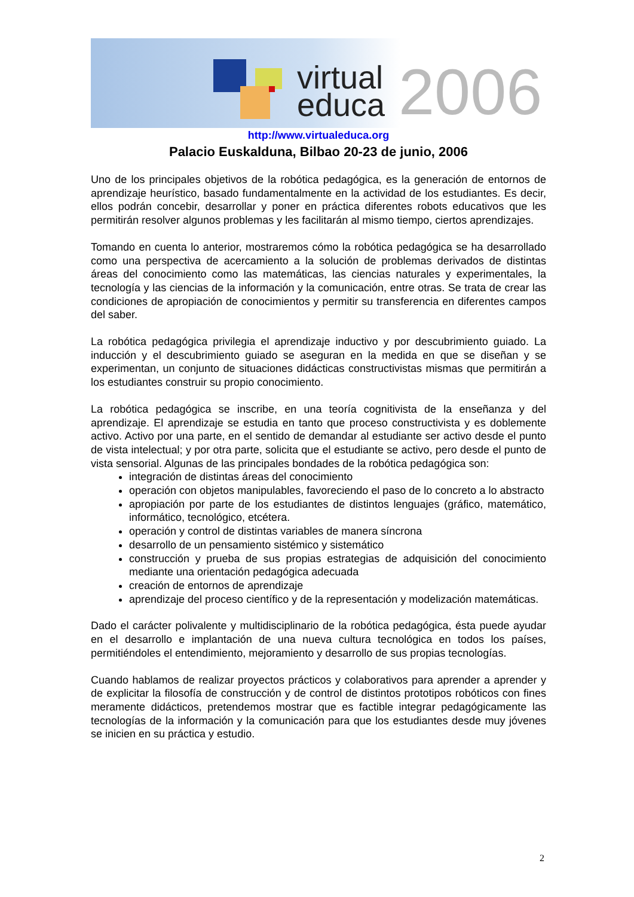virtual
educa
2006
http://www.virtualeduca.org
Palacio Euskalduna, Bilbao 20-23 de junio, 2006
Uno de los principales objetivos de la robótica pedagógica, es la generación de entornos de aprendizaje heurístico, basado fundamentalmente en la actividad de los estudiantes. Es decir, ellos podrán concebir, desarrollar y poner en práctica diferentes robots educativos que les permitirán resolver algunos problemas y les facilitarán al mismo tiempo, ciertos aprendizajes.
Tomando en cuenta lo anterior, mostraremos cómo la robótica pedagógica se ha desarrollado como una perspectiva de acercamiento a la solución de problemas derivados de distintas áreas del conocimiento como las matemáticas, las ciencias naturales y experimentales, la tecnología y las ciencias de la información y la comunicación, entre otras. Se trata de crear las condiciones de apropiación de conocimientos y permitir su transferencia en diferentes campos del saber.
La robótica pedagógica privilegia el aprendizaje inductivo y por descubrimiento guiado. La inducción y el descubrimiento guiado se aseguran en la medida en que se diseñan y se experimentan, un conjunto de situaciones didácticas constructivistas mismas que permitirán a los estudiantes construir su propio conocimiento.
La robótica pedagógica se inscribe, en una teoría cognitivista de la enseñanza y del aprendizaje. El aprendizaje se estudia en tanto que proceso constructivista y es doblemente activo. Activo por una parte, en el sentido de demandar al estudiante ser activo desde el punto de vista intelectual; y por otra parte, solicita que el estudiante se activo, pero desde el punto de vista sensorial. Algunas de las principales bondades de la robótica pedagógica son:
integración de distintas áreas del conocimiento
operación con objetos manipulables, favoreciendo el paso de lo concreto a lo abstracto
apropiación por parte de los estudiantes de distintos lenguajes (gráfico, matemático, informático, tecnológico, etcétera.
operación y control de distintas variables de manera síncrona
desarrollo de un pensamiento sistémico y sistemático
construcción y prueba de sus propias estrategias de adquisición del conocimiento mediante una orientación pedagógica adecuada
creación de entornos de aprendizaje
aprendizaje del proceso científico y de la representación y modelización matemáticas.
Dado el carácter polivalente y multidisciplinario de la robótica pedagógica, ésta puede ayudar en el desarrollo e implantación de una nueva cultura tecnológica en todos los países, permitiéndoles el entendimiento, mejoramiento y desarrollo de sus propias tecnologías.
Cuando hablamos de realizar proyectos prácticos y colaborativos para aprender a aprender y de explicitar la filosofía de construcción y de control de distintos prototipos robóticos con fines meramente didácticos, pretendemos mostrar que es factible integrar pedagógicamente las tecnologías de la información y la comunicación para que los estudiantes desde muy jóvenes se inicien en su práctica y estudio.
2